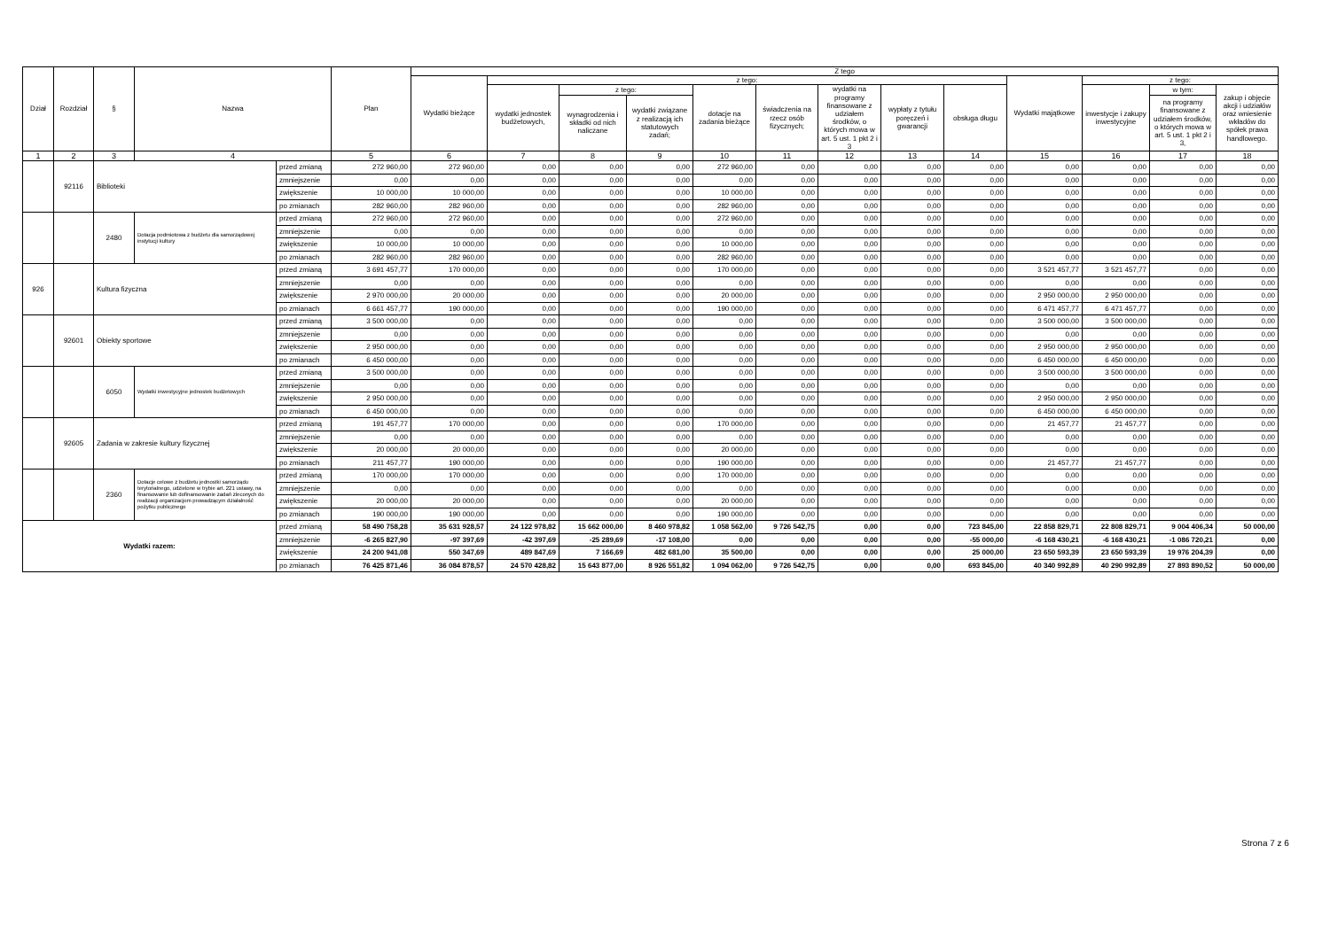| Dział | Rozdział | § | Nazwa | | Plan | Z tego | | | | | | | | | | | | |
| --- | --- | --- | --- | --- | --- | --- | --- | --- | --- | --- | --- | --- | --- | --- | --- | --- | --- | --- |
| | | | | | | Wydatki bieżące | z tego: | | | | | | | | Wydatki majątkowe | z tego: | | |
| | | | | | | | wydatki jednostek budżetowych, | z tego: | | dotacje na zadania bieżące | świadczenia na rzecz osób fizycznych; | wydatki na programy finansowane z udziałem środków, o których mowa w art. 5 ust. 1 pkt 2 i 3 | wypłaty z tytułu poręczeń i gwarancji | obsługa długu | | inwestycje i zakupy inwestycyjne | w tym: | zakup i objęcie akcji i udziałów oraz wniesienie wkładów do spółek prawa handlowego. |
| | | | | | | | | wynagrodzenia i składki od nich naliczane | wydatki związane z realizacją ich statutowych zadań; | | | | | | | | na programy finansowane z udziałem środków, o których mowa w art. 5 ust. 1 pkt 2 i 3, | |
| 1 | 2 | 3 | 4 | | 5 | 6 | 7 | 8 | 9 | 10 | 11 | 12 | 13 | 14 | 15 | 16 | 17 | 18 |
| | 92116 | Biblioteki | | przed zmianą | 272 960,00 | 272 960,00 | 0,00 | 0,00 | 0,00 | 272 960,00 | 0,00 | 0,00 | 0,00 | 0,00 | 0,00 | 0,00 | 0,00 | 0,00 |
| | | | | zmniejszenie | 0,00 | 0,00 | 0,00 | 0,00 | 0,00 | 0,00 | 0,00 | 0,00 | 0,00 | 0,00 | 0,00 | 0,00 | 0,00 | 0,00 |
| | | | | zwiększenie | 10 000,00 | 10 000,00 | 0,00 | 0,00 | 0,00 | 10 000,00 | 0,00 | 0,00 | 0,00 | 0,00 | 0,00 | 0,00 | 0,00 | 0,00 |
| | | | | po zmianach | 282 960,00 | 282 960,00 | 0,00 | 0,00 | 0,00 | 282 960,00 | 0,00 | 0,00 | 0,00 | 0,00 | 0,00 | 0,00 | 0,00 | 0,00 |
| | | 2480 | Dotacja podmiotowa z budżetu dla samorządowej instytucji kultury | przed zmianą | 272 960,00 | 272 960,00 | 0,00 | 0,00 | 0,00 | 272 960,00 | 0,00 | 0,00 | 0,00 | 0,00 | 0,00 | 0,00 | 0,00 | 0,00 |
| | | | | zmniejszenie | 0,00 | 0,00 | 0,00 | 0,00 | 0,00 | 0,00 | 0,00 | 0,00 | 0,00 | 0,00 | 0,00 | 0,00 | 0,00 | 0,00 |
| | | | | zwiększenie | 10 000,00 | 10 000,00 | 0,00 | 0,00 | 0,00 | 10 000,00 | 0,00 | 0,00 | 0,00 | 0,00 | 0,00 | 0,00 | 0,00 | 0,00 |
| | | | | po zmianach | 282 960,00 | 282 960,00 | 0,00 | 0,00 | 0,00 | 282 960,00 | 0,00 | 0,00 | 0,00 | 0,00 | 0,00 | 0,00 | 0,00 | 0,00 |
| 926 | | Kultura fizyczna | | przed zmianą | 3 691 457,77 | 170 000,00 | 0,00 | 0,00 | 0,00 | 170 000,00 | 0,00 | 0,00 | 0,00 | 0,00 | 3 521 457,77 | 3 521 457,77 | 0,00 | 0,00 |
| | | | | zmniejszenie | 0,00 | 0,00 | 0,00 | 0,00 | 0,00 | 0,00 | 0,00 | 0,00 | 0,00 | 0,00 | 0,00 | 0,00 | 0,00 | 0,00 |
| | | | | zwiększenie | 2 970 000,00 | 20 000,00 | 0,00 | 0,00 | 0,00 | 20 000,00 | 0,00 | 0,00 | 0,00 | 0,00 | 2 950 000,00 | 2 950 000,00 | 0,00 | 0,00 |
| | | | | po zmianach | 6 661 457,77 | 190 000,00 | 0,00 | 0,00 | 0,00 | 190 000,00 | 0,00 | 0,00 | 0,00 | 0,00 | 6 471 457,77 | 6 471 457,77 | 0,00 | 0,00 |
| | 92601 | Obiekty sportowe | | przed zmianą | 3 500 000,00 | 0,00 | 0,00 | 0,00 | 0,00 | 0,00 | 0,00 | 0,00 | 0,00 | 0,00 | 3 500 000,00 | 3 500 000,00 | 0,00 | 0,00 |
| | | | | zmniejszenie | 0,00 | 0,00 | 0,00 | 0,00 | 0,00 | 0,00 | 0,00 | 0,00 | 0,00 | 0,00 | 0,00 | 0,00 | 0,00 | 0,00 |
| | | | | zwiększenie | 2 950 000,00 | 0,00 | 0,00 | 0,00 | 0,00 | 0,00 | 0,00 | 0,00 | 0,00 | 0,00 | 2 950 000,00 | 2 950 000,00 | 0,00 | 0,00 |
| | | | | po zmianach | 6 450 000,00 | 0,00 | 0,00 | 0,00 | 0,00 | 0,00 | 0,00 | 0,00 | 0,00 | 0,00 | 6 450 000,00 | 6 450 000,00 | 0,00 | 0,00 |
| | | 6050 | Wydatki inwestycyjne jednostek budżetowych | przed zmianą | 3 500 000,00 | 0,00 | 0,00 | 0,00 | 0,00 | 0,00 | 0,00 | 0,00 | 0,00 | 0,00 | 3 500 000,00 | 3 500 000,00 | 0,00 | 0,00 |
| | | | | zmniejszenie | 0,00 | 0,00 | 0,00 | 0,00 | 0,00 | 0,00 | 0,00 | 0,00 | 0,00 | 0,00 | 0,00 | 0,00 | 0,00 | 0,00 |
| | | | | zwiększenie | 2 950 000,00 | 0,00 | 0,00 | 0,00 | 0,00 | 0,00 | 0,00 | 0,00 | 0,00 | 0,00 | 2 950 000,00 | 2 950 000,00 | 0,00 | 0,00 |
| | | | | po zmianach | 6 450 000,00 | 0,00 | 0,00 | 0,00 | 0,00 | 0,00 | 0,00 | 0,00 | 0,00 | 0,00 | 6 450 000,00 | 6 450 000,00 | 0,00 | 0,00 |
| | 92605 | Zadania w zakresie kultury fizycznej | | przed zmianą | 191 457,77 | 170 000,00 | 0,00 | 0,00 | 0,00 | 170 000,00 | 0,00 | 0,00 | 0,00 | 0,00 | 21 457,77 | 21 457,77 | 0,00 | 0,00 |
| | | | | zmniejszenie | 0,00 | 0,00 | 0,00 | 0,00 | 0,00 | 0,00 | 0,00 | 0,00 | 0,00 | 0,00 | 0,00 | 0,00 | 0,00 | 0,00 |
| | | | | zwiększenie | 20 000,00 | 20 000,00 | 0,00 | 0,00 | 0,00 | 20 000,00 | 0,00 | 0,00 | 0,00 | 0,00 | 0,00 | 0,00 | 0,00 | 0,00 |
| | | | | po zmianach | 211 457,77 | 190 000,00 | 0,00 | 0,00 | 0,00 | 190 000,00 | 0,00 | 0,00 | 0,00 | 0,00 | 21 457,77 | 21 457,77 | 0,00 | 0,00 |
| | | 2360 | Dotacje celowe z budżetu jednostki samorządu terytorialnego, udzielone w trybie art. 221 ustawy, na finansowanie lub dofinansowanie zadań zleconych do realizacji organizacjom prowadzącym działalność pożytku publicznego | przed zmianą | 170 000,00 | 170 000,00 | 0,00 | 0,00 | 0,00 | 170 000,00 | 0,00 | 0,00 | 0,00 | 0,00 | 0,00 | 0,00 | 0,00 | 0,00 |
| | | | | zmniejszenie | 0,00 | 0,00 | 0,00 | 0,00 | 0,00 | 0,00 | 0,00 | 0,00 | 0,00 | 0,00 | 0,00 | 0,00 | 0,00 | 0,00 |
| | | | | zwiększenie | 20 000,00 | 20 000,00 | 0,00 | 0,00 | 0,00 | 20 000,00 | 0,00 | 0,00 | 0,00 | 0,00 | 0,00 | 0,00 | 0,00 | 0,00 |
| | | | | po zmianach | 190 000,00 | 190 000,00 | 0,00 | 0,00 | 0,00 | 190 000,00 | 0,00 | 0,00 | 0,00 | 0,00 | 0,00 | 0,00 | 0,00 | 0,00 |
| Wydatki razem: | | | | przed zmianą | 58 490 758,28 | 35 631 928,57 | 24 122 978,82 | 15 662 000,00 | 8 460 978,82 | 1 058 562,00 | 9 726 542,75 | 0,00 | 0,00 | 723 845,00 | 22 858 829,71 | 22 808 829,71 | 9 004 406,34 | 50 000,00 |
| | | | | zmniejszenie | -6 265 827,90 | -97 397,69 | -42 397,69 | -25 289,69 | -17 108,00 | 0,00 | 0,00 | 0,00 | 0,00 | -55 000,00 | -6 168 430,21 | -6 168 430,21 | -1 086 720,21 | 0,00 |
| | | | | zwiększenie | 24 200 941,08 | 550 347,69 | 489 847,69 | 7 166,69 | 482 681,00 | 35 500,00 | 0,00 | 0,00 | 0,00 | 25 000,00 | 23 650 593,39 | 23 650 593,39 | 19 976 204,39 | 0,00 |
| | | | | po zmianach | 76 425 871,46 | 36 084 878,57 | 24 570 428,82 | 15 643 877,00 | 8 926 551,82 | 1 094 062,00 | 9 726 542,75 | 0,00 | 0,00 | 693 845,00 | 40 340 992,89 | 40 290 992,89 | 27 893 890,52 | 50 000,00 |
Strona 7 z 6